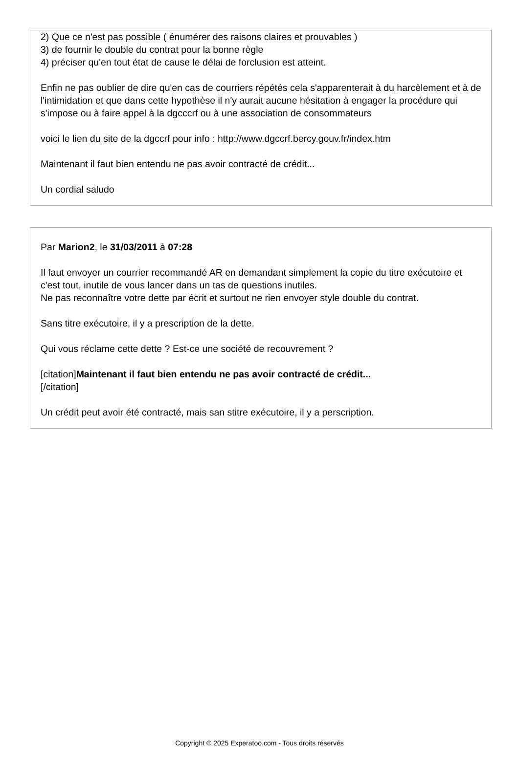2) Que ce n'est pas possible ( énumérer des raisons claires et prouvables )
3) de fournir le double du contrat pour la bonne règle
4) préciser qu'en tout état de cause le délai de forclusion est atteint.
Enfin ne pas oublier de dire qu'en cas de courriers répétés cela s'apparenterait à du harcèlement et à de l'intimidation et que dans cette hypothèse il n'y aurait aucune hésitation à engager la procédure qui s'impose ou à faire appel à la dgcccrf ou à une association de consommateurs
voici le lien du site de la dgccrf pour info : http://www.dgccrf.bercy.gouv.fr/index.htm
Maintenant il faut bien entendu ne pas avoir contracté de crédit...
Un cordial saludo
Par Marion2, le 31/03/2011 à 07:28
Il faut envoyer un courrier recommandé AR en demandant simplement la copie du titre exécutoire et c'est tout, inutile de vous lancer dans un tas de questions inutiles.
Ne pas reconnaître votre dette par écrit et surtout ne rien envoyer style double du contrat.
Sans titre exécutoire, il y a prescription de la dette.
Qui vous réclame cette dette ? Est-ce une société de recouvrement ?
[citation]Maintenant il faut bien entendu ne pas avoir contracté de crédit...
[/citation]
Un crédit peut avoir été contracté, mais san stitre exécutoire, il y a perscription.
Copyright © 2025 Experatoo.com - Tous droits réservés